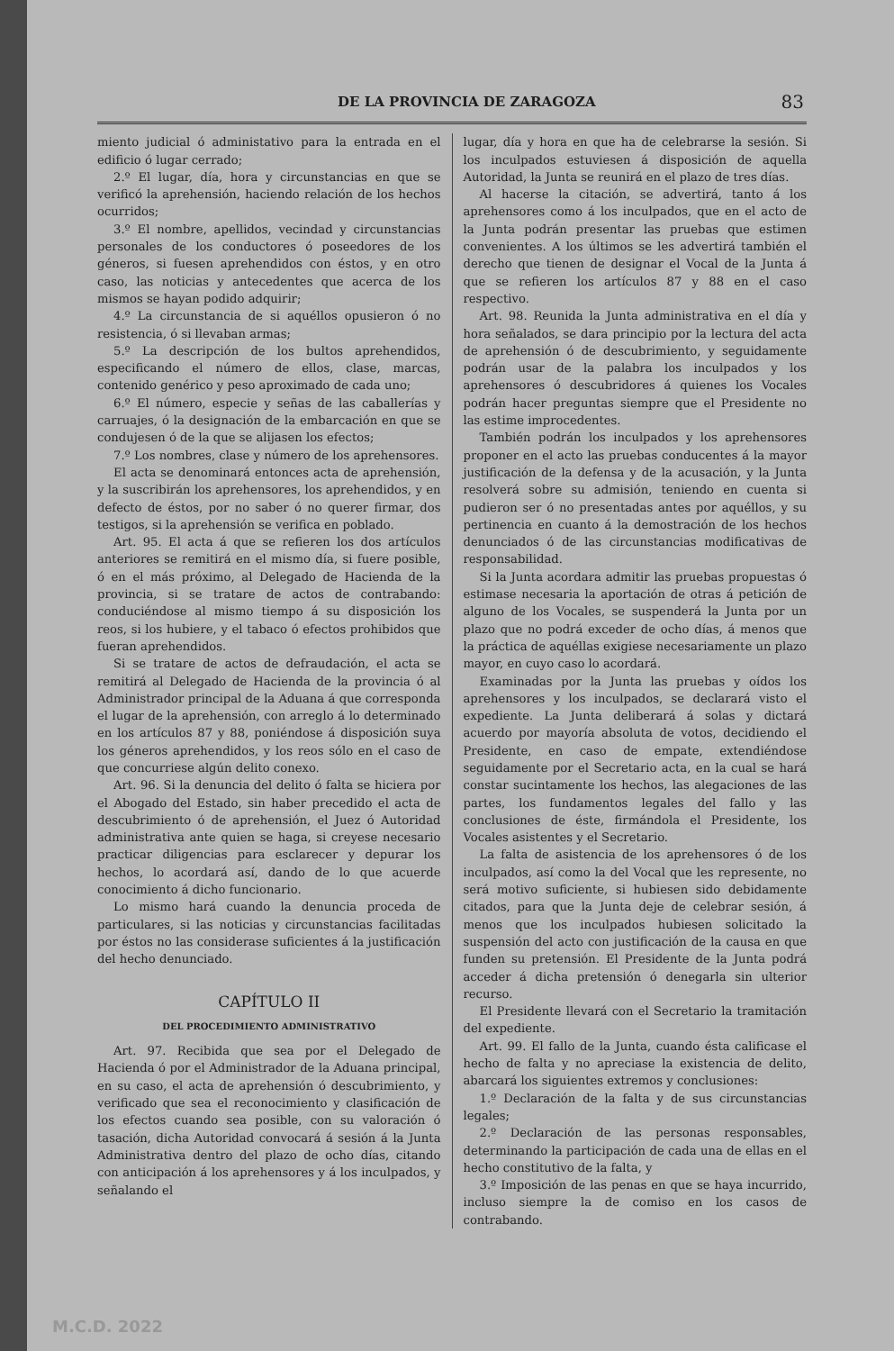DE LA PROVINCIA DE ZARAGOZA 83
miento judicial ó administativo para la entrada en el edificio ó lugar cerrado;
2.º El lugar, día, hora y circunstancias en que se verificó la aprehensión, haciendo relación de los hechos ocurridos;
3.º El nombre, apellidos, vecindad y circunstancias personales de los conductores ó poseedores de los géneros, si fuesen aprehendidos con éstos, y en otro caso, las noticias y antecedentes que acerca de los mismos se hayan podido adquirir;
4.º La circunstancia de si aquéllos opusieron ó no resistencia, ó si llevaban armas;
5.º La descripción de los bultos aprehendidos, especificando el número de ellos, clase, marcas, contenido genérico y peso aproximado de cada uno;
6.º El número, especie y señas de las caballerías y carruajes, ó la designación de la embarcación en que se condujesen ó de la que se alijasen los efectos;
7.º Los nombres, clase y número de los aprehensores.
El acta se denominará entonces acta de aprehensión, y la suscribirán los aprehensores, los aprehendidos, y en defecto de éstos, por no saber ó no querer firmar, dos testigos, si la aprehensión se verifica en poblado.
Art. 95. El acta á que se refieren los dos artículos anteriores se remitirá en el mismo día, si fuere posible, ó en el más próximo, al Delegado de Hacienda de la provincia, si se tratare de actos de contrabando: conduciéndose al mismo tiempo á su disposición los reos, si los hubiere, y el tabaco ó efectos prohibidos que fueran aprehendidos.
Si se tratare de actos de defraudación, el acta se remitirá al Delegado de Hacienda de la provincia ó al Administrador principal de la Aduana á que corresponda el lugar de la aprehensión, con arreglo á lo determinado en los artículos 87 y 88, poniéndose á disposición suya los géneros aprehendidos, y los reos sólo en el caso de que concurriese algún delito conexo.
Art. 96. Si la denuncia del delito ó falta se hiciera por el Abogado del Estado, sin haber precedido el acta de descubrimiento ó de aprehensión, el Juez ó Autoridad administrativa ante quien se haga, si creyese necesario practicar diligencias para esclarecer y depurar los hechos, lo acordará así, dando de lo que acuerde conocimiento á dicho funcionario.
Lo mismo hará cuando la denuncia proceda de particulares, si las noticias y circunstancias facilitadas por éstos no las considerase suficientes á la justificación del hecho denunciado.
CAPÍTULO II
DEL PROCEDIMIENTO ADMINISTRATIVO
Art. 97. Recibida que sea por el Delegado de Hacienda ó por el Administrador de la Aduana principal, en su caso, el acta de aprehensión ó descubrimiento, y verificado que sea el reconocimiento y clasificación de los efectos cuando sea posible, con su valoración ó tasación, dicha Autoridad convocará á sesión á la Junta Administrativa dentro del plazo de ocho días, citando con anticipación á los aprehensores y á los inculpados, y señalando el
lugar, día y hora en que ha de celebrarse la sesión. Si los inculpados estuviesen á disposición de aquella Autoridad, la Junta se reunirá en el plazo de tres días.
Al hacerse la citación, se advertirá, tanto á los aprehensores como á los inculpados, que en el acto de la Junta podrán presentar las pruebas que estimen convenientes. A los últimos se les advertirá también el derecho que tienen de designar el Vocal de la Junta á que se refieren los artículos 87 y 88 en el caso respectivo.
Art. 98. Reunida la Junta administrativa en el día y hora señalados, se dara principio por la lectura del acta de aprehensión ó de descubrimiento, y seguidamente podrán usar de la palabra los inculpados y los aprehensores ó descubridores á quienes los Vocales podrán hacer preguntas siempre que el Presidente no las estime improcedentes.
También podrán los inculpados y los aprehensores proponer en el acto las pruebas conducentes á la mayor justificación de la defensa y de la acusación, y la Junta resolverá sobre su admisión, teniendo en cuenta si pudieron ser ó no presentadas antes por aquéllos, y su pertinencia en cuanto á la demostración de los hechos denunciados ó de las circunstancias modificativas de responsabilidad.
Si la Junta acordara admitir las pruebas propuestas ó estimase necesaria la aportación de otras á petición de alguno de los Vocales, se suspenderá la Junta por un plazo que no podrá exceder de ocho días, á menos que la práctica de aquéllas exigiese necesariamente un plazo mayor, en cuyo caso lo acordará.
Examinadas por la Junta las pruebas y oídos los aprehensores y los inculpados, se declarará visto el expediente. La Junta deliberará á solas y dictará acuerdo por mayoría absoluta de votos, decidiendo el Presidente, en caso de empate, extendiéndose seguidamente por el Secretario acta, en la cual se hará constar sucintamente los hechos, las alegaciones de las partes, los fundamentos legales del fallo y las conclusiones de éste, firmándola el Presidente, los Vocales asistentes y el Secretario.
La falta de asistencia de los aprehensores ó de los inculpados, así como la del Vocal que les represente, no será motivo suficiente, si hubiesen sido debidamente citados, para que la Junta deje de celebrar sesión, á menos que los inculpados hubiesen solicitado la suspensión del acto con justificación de la causa en que funden su pretensión. El Presidente de la Junta podrá acceder á dicha pretensión ó denegarla sin ulterior recurso.
El Presidente llevará con el Secretario la tramitación del expediente.
Art. 99. El fallo de la Junta, cuando ésta calificase el hecho de falta y no apreciase la existencia de delito, abarcará los siguientes extremos y conclusiones:
1.º Declaración de la falta y de sus circunstancias legales;
2.º Declaración de las personas responsables, determinando la participación de cada una de ellas en el hecho constitutivo de la falta, y
3.º Imposición de las penas en que se haya incurrido, incluso siempre la de comiso en los casos de contrabando.
M.C.D. 2022